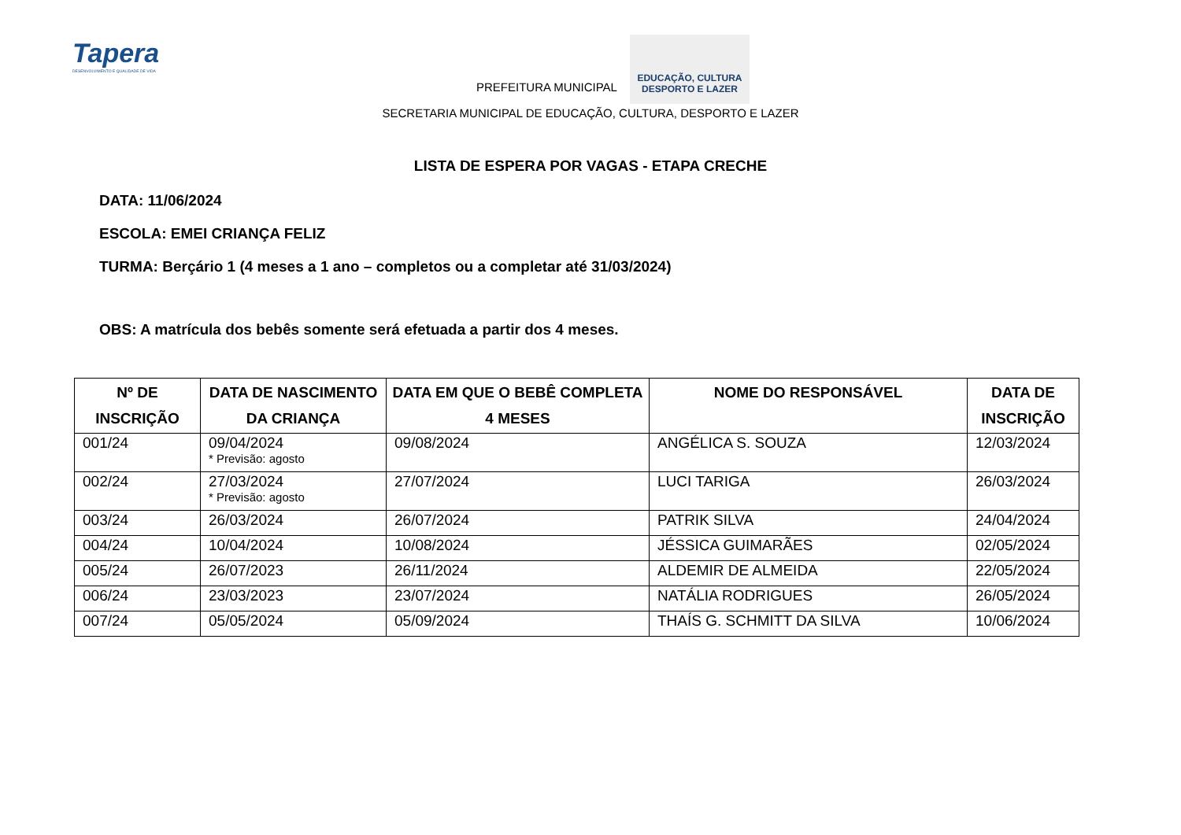Tapera
DESENVOLVIMENTO E QUALIDADE DE VIDA
PREFEITURA MUNICIPAL
EDUCAÇÃO, CULTURA
DESPORTO E LAZER
SECRETARIA MUNICIPAL DE EDUCAÇÃO, CULTURA, DESPORTO E LAZER
LISTA DE ESPERA POR VAGAS - ETAPA CRECHE
DATA: 11/06/2024
ESCOLA: EMEI CRIANÇA FELIZ
TURMA: Berçário 1 (4 meses a 1 ano – completos ou a completar até 31/03/2024)
OBS: A matrícula dos bebês somente será efetuada a partir dos 4 meses.
| Nº DE INSCRIÇÃO | DATA DE NASCIMENTO DA CRIANÇA | DATA EM QUE O BEBÊ COMPLETA 4 MESES | NOME DO RESPONSÁVEL | DATA DE INSCRIÇÃO |
| --- | --- | --- | --- | --- |
| 001/24 | 09/04/2024 * Previsão: agosto | 09/08/2024 | ANGÉLICA S. SOUZA | 12/03/2024 |
| 002/24 | 27/03/2024 * Previsão: agosto | 27/07/2024 | LUCI TARIGA | 26/03/2024 |
| 003/24 | 26/03/2024 | 26/07/2024 | PATRIK SILVA | 24/04/2024 |
| 004/24 | 10/04/2024 | 10/08/2024 | JÉSSICA GUIMARÃES | 02/05/2024 |
| 005/24 | 26/07/2023 | 26/11/2024 | ALDEMIR DE ALMEIDA | 22/05/2024 |
| 006/24 | 23/03/2023 | 23/07/2024 | NATÁLIA RODRIGUES | 26/05/2024 |
| 007/24 | 05/05/2024 | 05/09/2024 | THAÍS G. SCHMITT DA SILVA | 10/06/2024 |